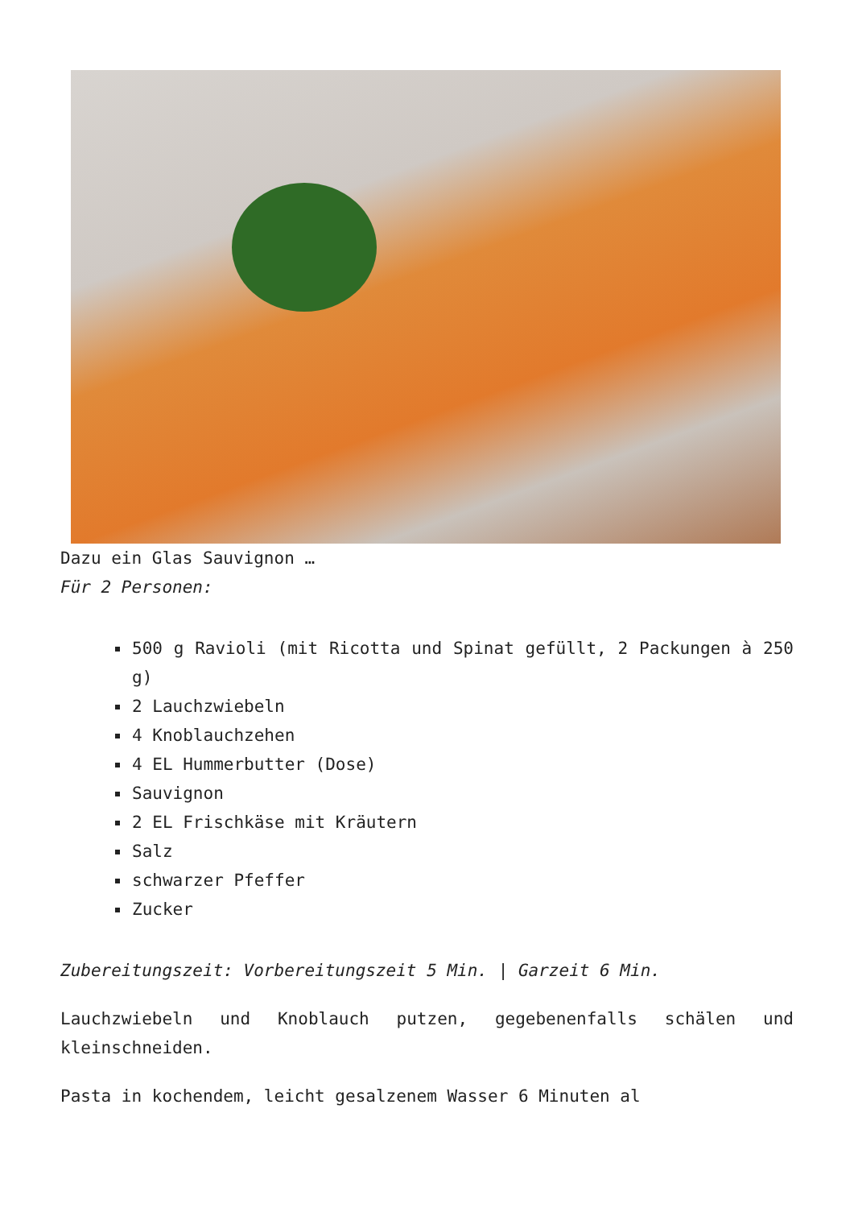Dazu ein Glas Sauvignon …
Für 2 Personen:
500 g Ravioli (mit Ricotta und Spinat gefüllt, 2 Packungen à 250 g)
2 Lauchzwiebeln
4 Knoblauchzehen
4 EL Hummerbutter (Dose)
Sauvignon
2 EL Frischkäse mit Kräutern
Salz
schwarzer Pfeffer
Zucker
Zubereitungszeit: Vorbereitungszeit 5 Min. | Garzeit 6 Min.
Lauchzwiebeln und Knoblauch putzen, gegebenenfalls schälen und kleinschneiden.
Pasta in kochendem, leicht gesalzenem Wasser 6 Minuten al